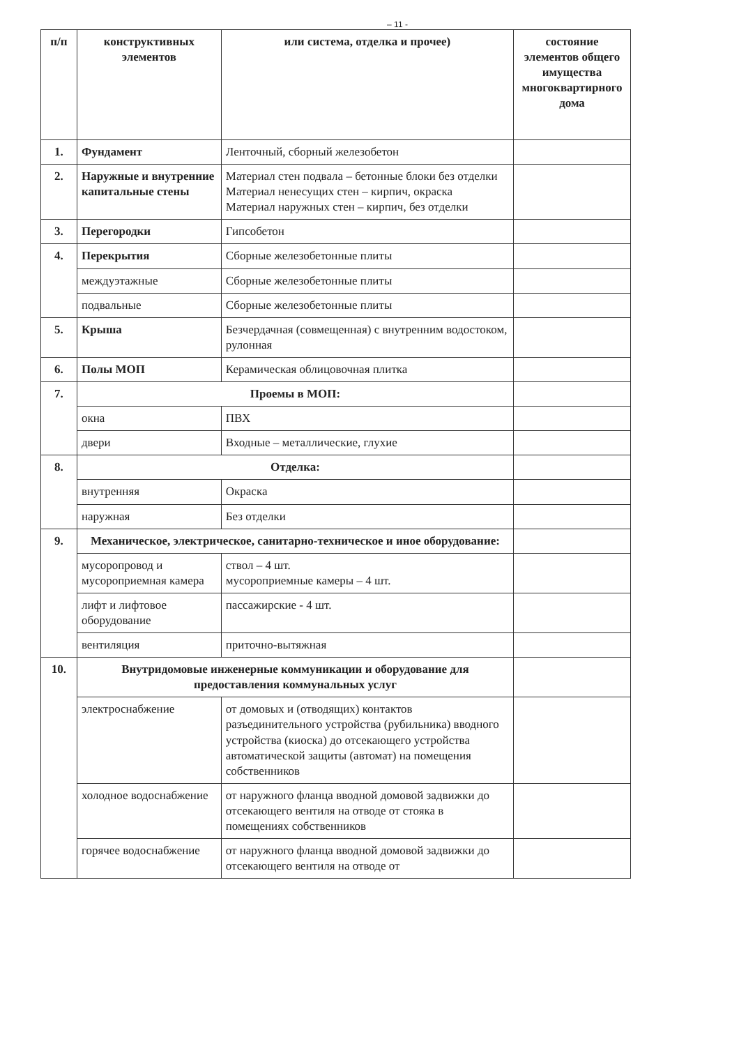– 11 -
| п/п | конструктивных элементов | или система, отделка и прочее) | состояние элементов общего имущества многоквартирного дома |
| --- | --- | --- | --- |
| 1. | Фундамент | Ленточный, сборный железобетон | |
| 2. | Наружные и внутренние капитальные стены | Материал стен подвала – бетонные блоки без отделки Материал ненесущих стен – кирпич, окраска Материал наружных стен – кирпич, без отделки | |
| 3. | Перегородки | Гипсобетон | |
| 4. | Перекрытия | Сборные железобетонные плиты | |
| | междуэтажные | Сборные железобетонные плиты | |
| | подвальные | Сборные железобетонные плиты | |
| 5. | Крыша | Безчердачная (совмещенная) с внутренним водостоком, рулонная | |
| 6. | Полы МОП | Керамическая облицовочная плитка | |
| 7. | Проемы в МОП: | | |
| | окна | ПВХ | |
| | двери | Входные – металлические, глухие | |
| 8. | Отделка: | | |
| | внутренняя | Окраска | |
| | наружная | Без отделки | |
| 9. | Механическое, электрическое, санитарно-техническое и иное оборудование: | | |
| | мусоропровод и мусороприемная камера | ствол – 4 шт. мусороприемные камеры – 4 шт. | |
| | лифт и лифтовое оборудование | пассажирские - 4 шт. | |
| | вентиляция | приточно-вытяжная | |
| 10. | Внутридомовые инженерные коммуникации и оборудование для предоставления коммунальных услуг | | |
| | электроснабжение | от домовых и (отводящих) контактов разъединительного устройства (рубильника) вводного устройства (киоска) до отсекающего устройства автоматической защиты (автомат) на помещения собственников | |
| | холодное водоснабжение | от наружного фланца вводной домовой задвижки до отсекающего вентиля на отводе от стояка в помещениях собственников | |
| | горячее водоснабжение | от наружного фланца вводной домовой задвижки до отсекающего вентиля на отводе от | |